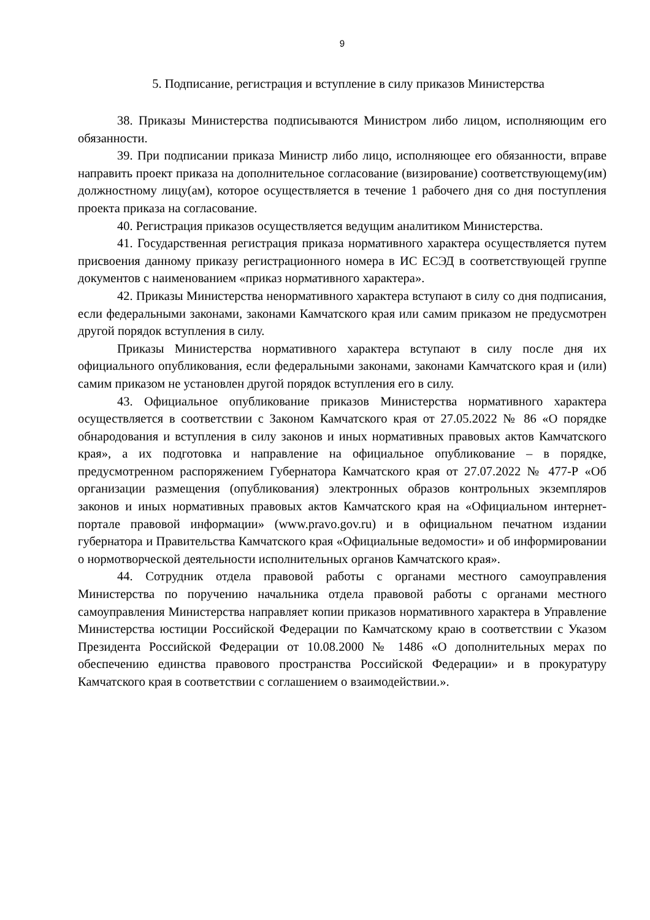9
5. Подписание, регистрация и вступление в силу приказов Министерства
38. Приказы Министерства подписываются Министром либо лицом, исполняющим его обязанности.
39. При подписании приказа Министр либо лицо, исполняющее его обязанности, вправе направить проект приказа на дополнительное согласование (визирование) соответствующему(им) должностному лицу(ам), которое осуществляется в течение 1 рабочего дня со дня поступления проекта приказа на согласование.
40. Регистрация приказов осуществляется ведущим аналитиком Министерства.
41. Государственная регистрация приказа нормативного характера осуществляется путем присвоения данному приказу регистрационного номера в ИС ЕСЭД в соответствующей группе документов с наименованием «приказ нормативного характера».
42. Приказы Министерства ненормативного характера вступают в силу со дня подписания, если федеральными законами, законами Камчатского края или самим приказом не предусмотрен другой порядок вступления в силу.
Приказы Министерства нормативного характера вступают в силу после дня их официального опубликования, если федеральными законами, законами Камчатского края и (или) самим приказом не установлен другой порядок вступления его в силу.
43. Официальное опубликование приказов Министерства нормативного характера осуществляется в соответствии с Законом Камчатского края от 27.05.2022 № 86 «О порядке обнародования и вступления в силу законов и иных нормативных правовых актов Камчатского края», а их подготовка и направление на официальное опубликование – в порядке, предусмотренном распоряжением Губернатора Камчатского края от 27.07.2022 № 477-Р «Об организации размещения (опубликования) электронных образов контрольных экземпляров законов и иных нормативных правовых актов Камчатского края на «Официальном интернет-портале правовой информации» (www.pravo.gov.ru) и в официальном печатном издании губернатора и Правительства Камчатского края «Официальные ведомости» и об информировании о нормотворческой деятельности исполнительных органов Камчатского края».
44. Сотрудник отдела правовой работы с органами местного самоуправления Министерства по поручению начальника отдела правовой работы с органами местного самоуправления Министерства направляет копии приказов нормативного характера в Управление Министерства юстиции Российской Федерации по Камчатскому краю в соответствии с Указом Президента Российской Федерации от 10.08.2000 № 1486 «О дополнительных мерах по обеспечению единства правового пространства Российской Федерации» и в прокуратуру Камчатского края в соответствии с соглашением о взаимодействии.».